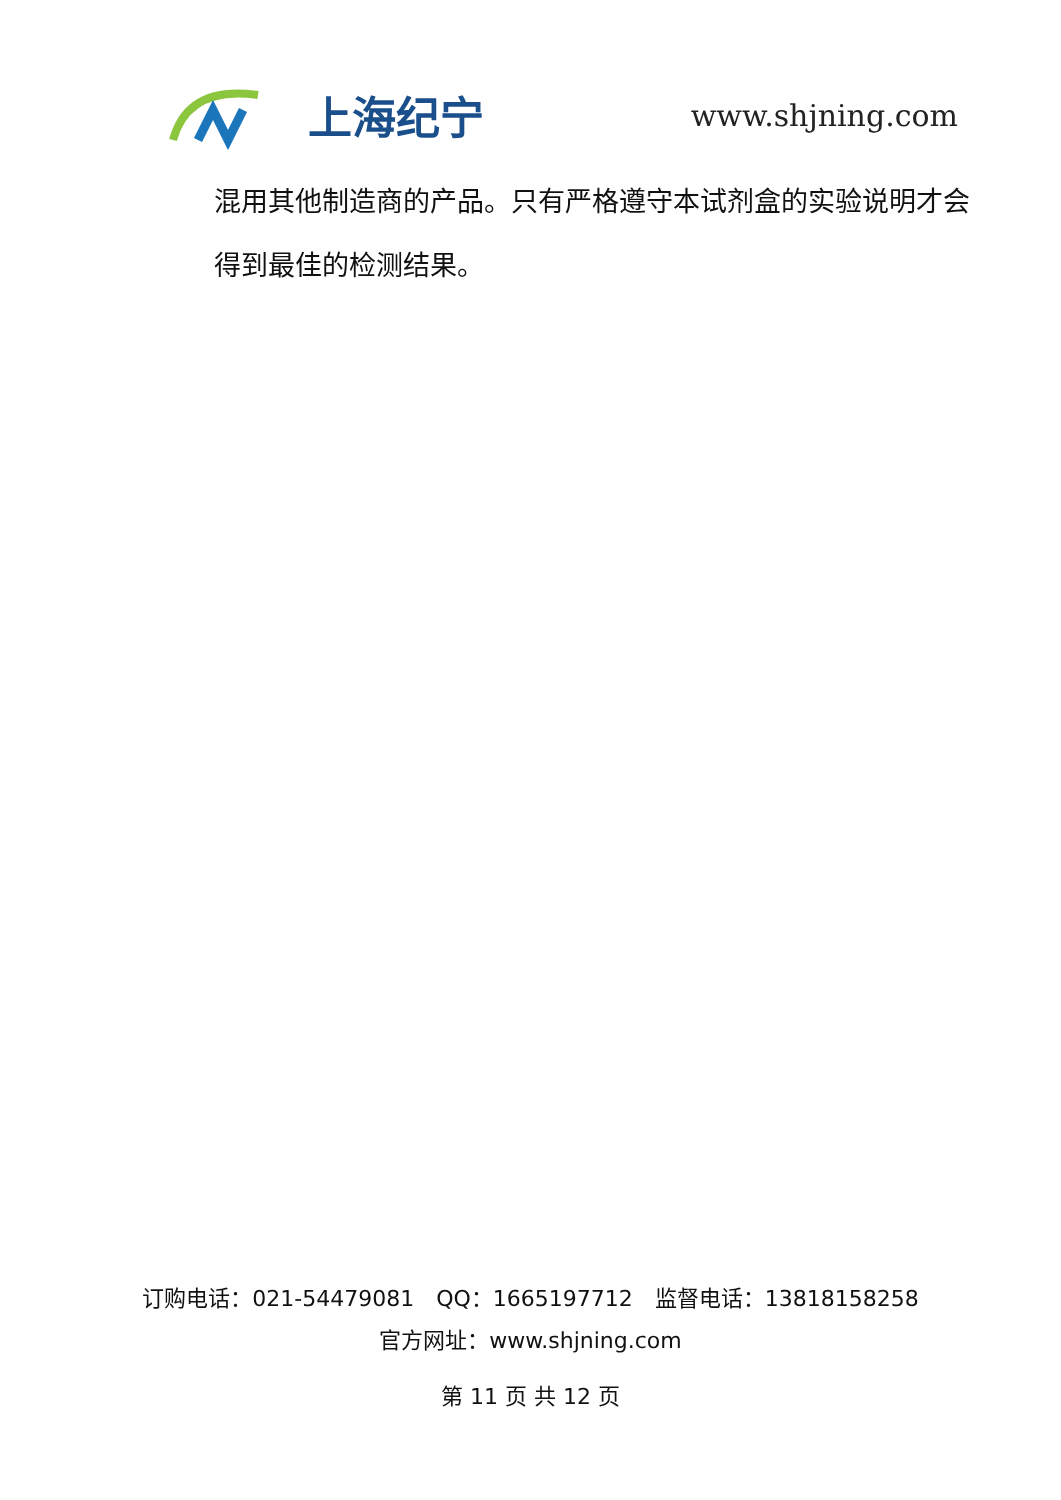上海纪宁
www.shjning.com
混用其他制造商的产品。只有严格遵守本试剂盒的实验说明才会得到最佳的检测结果。
订购电话：021-54479081　QQ：1665197712　监督电话：13818158258
官方网址：www.shjning.com
第 11 页 共 12 页